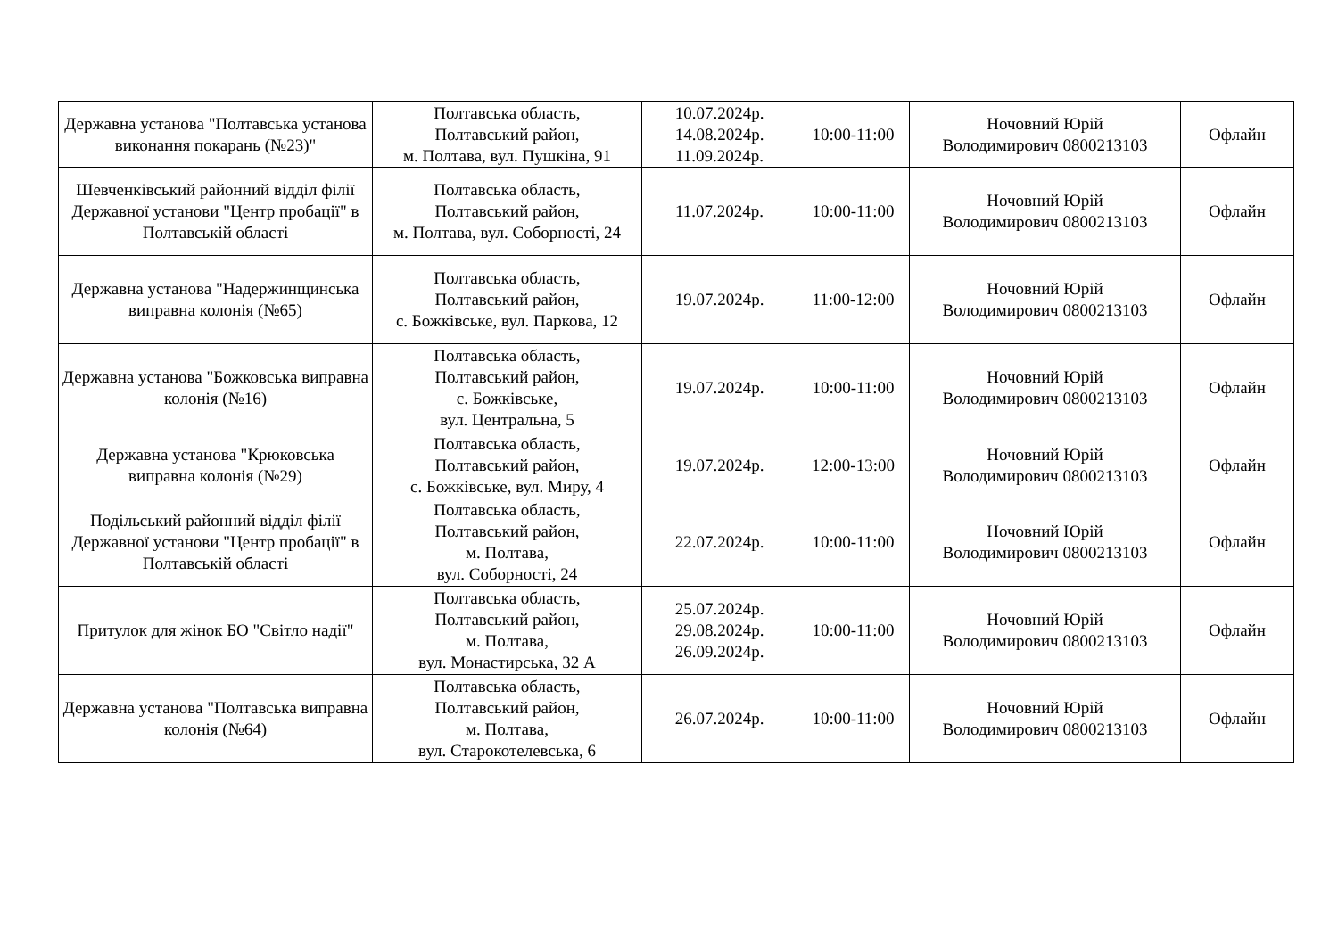| Державна установа "Полтавська установа виконання покарань (№23)" | Полтавська область, Полтавський район, м. Полтава, вул. Пушкіна, 91 | 10.07.2024р. 14.08.2024р. 11.09.2024р. | 10:00-11:00 | Ночовний Юрій Володимирович 0800213103 | Офлайн |
| Шевченківський районний відділ філії Державної установи "Центр пробації" в Полтавській області | Полтавська область, Полтавський район, м. Полтава, вул. Соборності, 24 | 11.07.2024р. | 10:00-11:00 | Ночовний Юрій Володимирович 0800213103 | Офлайн |
| Державна установа "Надержинщинська виправна колонія (№65) | Полтавська область, Полтавський район, с. Божківське, вул. Паркова, 12 | 19.07.2024р. | 11:00-12:00 | Ночовний Юрій Володимирович 0800213103 | Офлайн |
| Державна установа "Божковська виправна колонія (№16) | Полтавська область, Полтавський район, с. Божківське, вул. Центральна, 5 | 19.07.2024р. | 10:00-11:00 | Ночовний Юрій Володимирович 0800213103 | Офлайн |
| Державна установа "Крюковська виправна колонія (№29) | Полтавська область, Полтавський район, с. Божківське, вул. Миру, 4 | 19.07.2024р. | 12:00-13:00 | Ночовний Юрій Володимирович 0800213103 | Офлайн |
| Подільський районний відділ філії Державної установи "Центр пробації" в Полтавській області | Полтавська область, Полтавський район, м. Полтава, вул. Соборності, 24 | 22.07.2024р. | 10:00-11:00 | Ночовний Юрій Володимирович 0800213103 | Офлайн |
| Притулок для жінок БО "Світло надії" | Полтавська область, Полтавський район, м. Полтава, вул. Монастирська, 32 А | 25.07.2024р. 29.08.2024р. 26.09.2024р. | 10:00-11:00 | Ночовний Юрій Володимирович 0800213103 | Офлайн |
| Державна установа "Полтавська виправна колонія (№64) | Полтавська область, Полтавський район, м. Полтава, вул. Старокотелевська, 6 | 26.07.2024р. | 10:00-11:00 | Ночовний Юрій Володимирович 0800213103 | Офлайн |